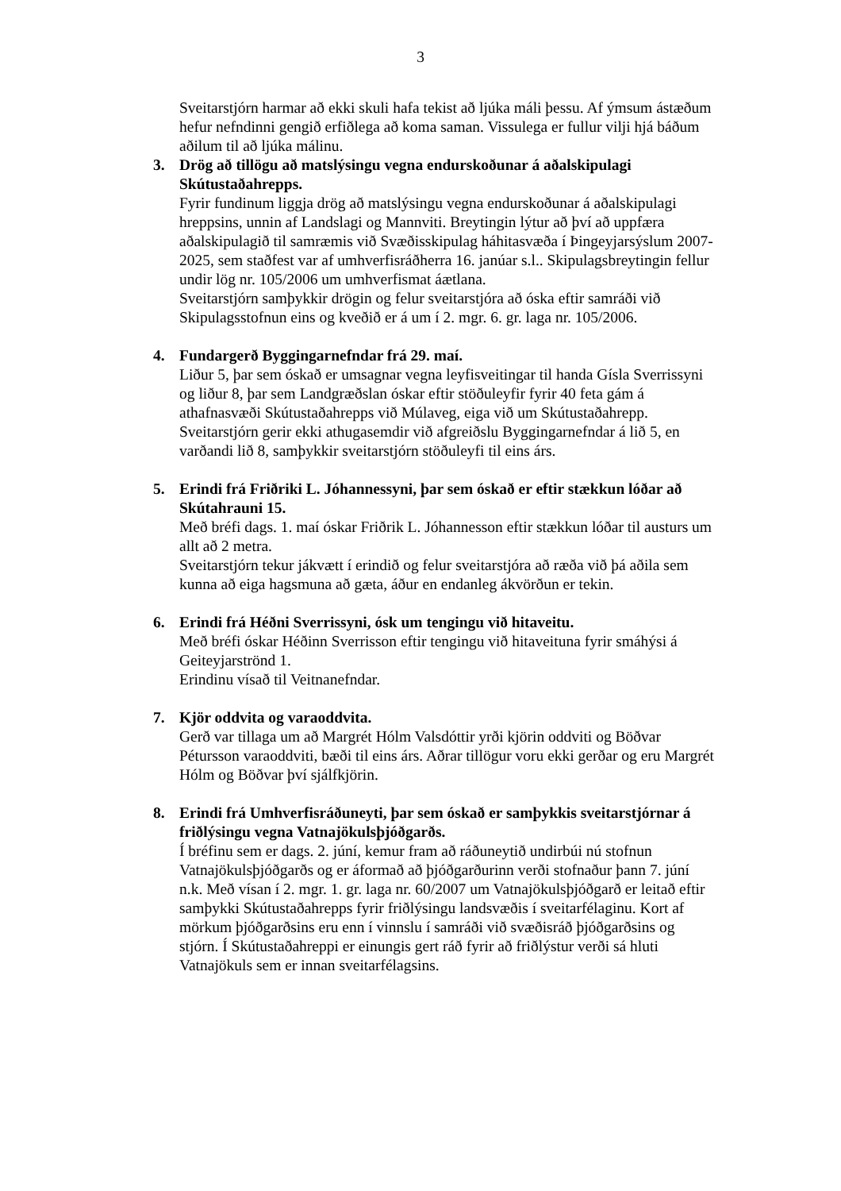3
Sveitarstjórn harmar að ekki skuli hafa tekist að ljúka máli þessu. Af ýmsum ástæðum hefur nefndinni gengið erfiðlega að koma saman. Vissulega er fullur vilji hjá báðum aðilum til að ljúka málinu.
3. Drög að tillögu að matslýsingu vegna endurskoðunar á aðalskipulagi Skútustaðahrepps.
Fyrir fundinum liggja drög að matslýsingu vegna endurskoðunar á aðalskipulagi hreppsins, unnin af Landslagi og Mannviti. Breytingin lýtur að því að uppfæra aðalskipulagið til samræmis við Svæðisskipulag háhitasvæða í Þingeyjarsýslum 2007-2025, sem staðfest var af umhverfisráðherra 16. janúar s.l.. Skipulagsbreytingin fellur undir lög nr. 105/2006 um umhverfismat áætlana.
Sveitarstjórn samþykkir drögin og felur sveitarstjóra að óska eftir samráði við Skipulagsstofnun eins og kveðið er á um í 2. mgr. 6. gr. laga nr. 105/2006.
4. Fundargerð Byggingarnefndar frá 29. maí.
Liður 5, þar sem óskað er umsagnar vegna leyfisveitingar til handa Gísla Sverrissyni og liður 8, þar sem Landgræðslan óskar eftir stöðuleyfir fyrir 40 feta gám á athafnasvæði Skútustaðahrepps við Múlaveg, eiga við um Skútustaðahrepp.
Sveitarstjórn gerir ekki athugasemdir við afgreiðslu Byggingarnefndar á lið 5, en varðandi lið 8, samþykkir sveitarstjórn stöðuleyfi til eins árs.
5. Erindi frá Friðriki L. Jóhannessyni, þar sem óskað er eftir stækkun lóðar að Skútahrauni 15.
Með bréfi dags. 1. maí óskar Friðrik L. Jóhannesson eftir stækkun lóðar til austurs um allt að 2 metra.
Sveitarstjórn tekur jákvætt í erindið og felur sveitarstjóra að ræða við þá aðila sem kunna að eiga hagsmuna að gæta, áður en endanleg ákvörðun er tekin.
6. Erindi frá Héðni Sverrissyni, ósk um tengingu við hitaveitu.
Með bréfi óskar Héðinn Sverrisson eftir tengingu við hitaveituna fyrir smáhýsi á Geiteyjarströnd 1.
Erindinu vísað til Veitnanefndar.
7. Kjör oddvita og varaoddvita.
Gerð var tillaga um að Margrét Hólm Valsdóttir yrði kjörin oddviti og Böðvar Pétursson varaoddviti, bæði til eins árs. Aðrar tillögur voru ekki gerðar og eru Margrét Hólm og Böðvar því sjálfkjörin.
8. Erindi frá Umhverfisráðuneyti, þar sem óskað er samþykkis sveitarstjórnar á friðlýsingu vegna Vatnajökulsþjóðgarðs.
Í bréfinu sem er dags. 2. júní, kemur fram að ráðuneytið undirbúi nú stofnun Vatnajökulsþjóðgarðs og er áformað að þjóðgarðurinn verði stofnaður þann 7. júní n.k. Með vísan í 2. mgr. 1. gr. laga nr. 60/2007 um Vatnajökulsþjóðgarð er leitað eftir samþykki Skútustaðahrepps fyrir friðlýsingu landsvæðis í sveitarfélaginu. Kort af mörkum þjóðgarðsins eru enn í vinnslu í samráði við svæðisráð þjóðgarðsins og stjórn. Í Skútustaðahreppi er einungis gert ráð fyrir að friðlýstur verði sá hluti Vatnajökuls sem er innan sveitarfélagsins.